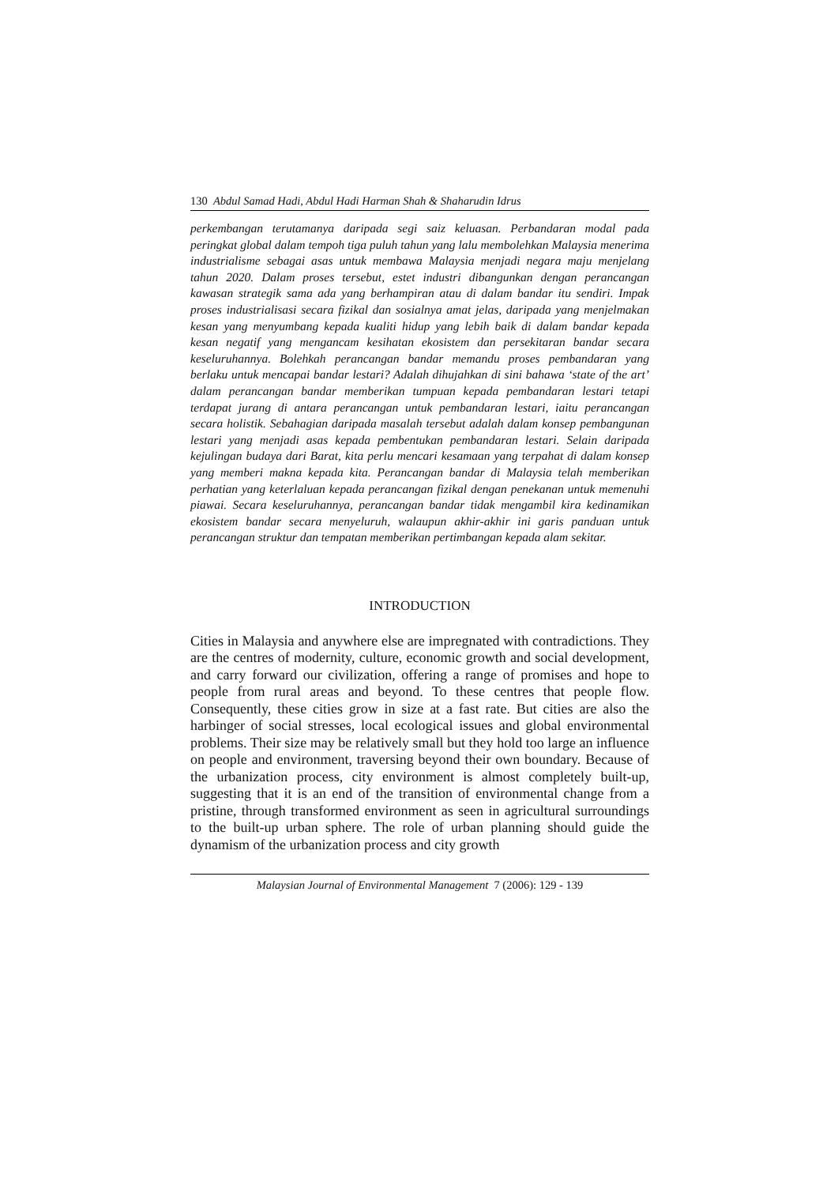130 Abdul Samad Hadi, Abdul Hadi Harman Shah & Shaharudin Idrus
perkembangan terutamanya daripada segi saiz keluasan. Perbandaran modal pada peringkat global dalam tempoh tiga puluh tahun yang lalu membolehkan Malaysia menerima industrialisme sebagai asas untuk membawa Malaysia menjadi negara maju menjelang tahun 2020. Dalam proses tersebut, estet industri dibangunkan dengan perancangan kawasan strategik sama ada yang berhampiran atau di dalam bandar itu sendiri. Impak proses industrialisasi secara fizikal dan sosialnya amat jelas, daripada yang menjelmakan kesan yang menyumbang kepada kualiti hidup yang lebih baik di dalam bandar kepada kesan negatif yang mengancam kesihatan ekosistem dan persekitaran bandar secara keseluruhannya. Bolehkah perancangan bandar memandu proses pembandaran yang berlaku untuk mencapai bandar lestari? Adalah dihujahkan di sini bahawa ‘state of the art’ dalam perancangan bandar memberikan tumpuan kepada pembandaran lestari tetapi terdapat jurang di antara perancangan untuk pembandaran lestari, iaitu perancangan secara holistik. Sebahagian daripada masalah tersebut adalah dalam konsep pembangunan lestari yang menjadi asas kepada pembentukan pembandaran lestari. Selain daripada kejulingan budaya dari Barat, kita perlu mencari kesamaan yang terpahat di dalam konsep yang memberi makna kepada kita. Perancangan bandar di Malaysia telah memberikan perhatian yang keterlaluan kepada perancangan fizikal dengan penekanan untuk memenuhi piawai. Secara keseluruhannya, perancangan bandar tidak mengambil kira kedinamikan ekosistem bandar secara menyeluruh, walaupun akhir-akhir ini garis panduan untuk perancangan struktur dan tempatan memberikan pertimbangan kepada alam sekitar.
INTRODUCTION
Cities in Malaysia and anywhere else are impregnated with contradictions. They are the centres of modernity, culture, economic growth and social development, and carry forward our civilization, offering a range of promises and hope to people from rural areas and beyond. To these centres that people flow. Consequently, these cities grow in size at a fast rate. But cities are also the harbinger of social stresses, local ecological issues and global environmental problems. Their size may be relatively small but they hold too large an influence on people and environment, traversing beyond their own boundary. Because of the urbanization process, city environment is almost completely built-up, suggesting that it is an end of the transition of environmental change from a pristine, through transformed environment as seen in agricultural surroundings to the built-up urban sphere. The role of urban planning should guide the dynamism of the urbanization process and city growth
Malaysian Journal of Environmental Management 7 (2006): 129 - 139